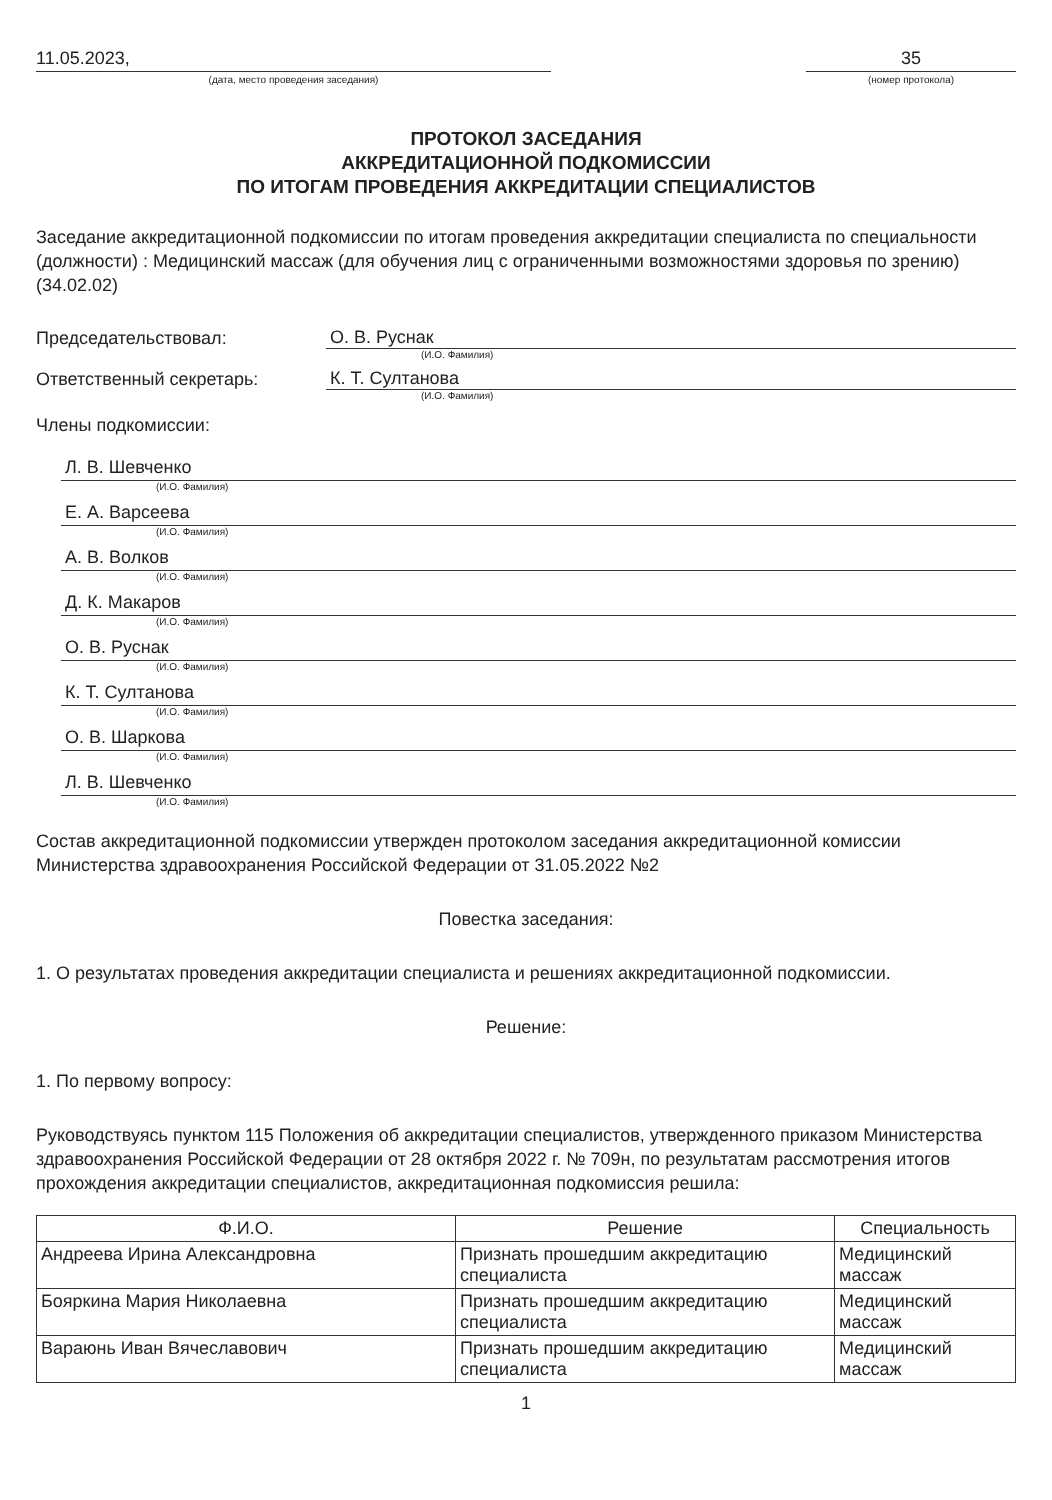11.05.2023,
(дата, место проведения заседания)
35
(номер протокола)
ПРОТОКОЛ ЗАСЕДАНИЯ
АККРЕДИТАЦИОННОЙ ПОДКОМИССИИ
ПО ИТОГАМ ПРОВЕДЕНИЯ АККРЕДИТАЦИИ СПЕЦИАЛИСТОВ
Заседание аккредитационной подкомиссии по итогам проведения аккредитации специалиста по специальности (должности) : Медицинский массаж (для обучения лиц с ограниченными возможностями здоровья по зрению) (34.02.02)
Председательствовал:
О. В. Руснак
(И.О. Фамилия)
Ответственный секретарь:
К. Т. Султанова
(И.О. Фамилия)
Члены подкомиссии:
Л. В. Шевченко
(И.О. Фамилия)
Е. А. Варсеева
(И.О. Фамилия)
А. В. Волков
(И.О. Фамилия)
Д. К. Макаров
(И.О. Фамилия)
О. В. Руснак
(И.О. Фамилия)
К. Т. Султанова
(И.О. Фамилия)
О. В. Шаркова
(И.О. Фамилия)
Л. В. Шевченко
(И.О. Фамилия)
Состав аккредитационной подкомиссии утвержден протоколом заседания аккредитационной комиссии Министерства здравоохранения Российской Федерации от 31.05.2022 №2
Повестка заседания:
1. О результатах проведения аккредитации специалиста и решениях аккредитационной подкомиссии.
Решение:
1. По первому вопросу:
Руководствуясь пунктом 115 Положения об аккредитации специалистов, утвержденного приказом Министерства здравоохранения Российской Федерации от 28 октября 2022 г. № 709н, по результатам рассмотрения итогов прохождения аккредитации специалистов, аккредитационная подкомиссия решила:
| Ф.И.О. | Решение | Специальность |
| --- | --- | --- |
| Андреева Ирина Александровна | Признать прошедшим аккредитацию специалиста | Медицинский массаж |
| Бояркина Мария Николаевна | Признать прошедшим аккредитацию специалиста | Медицинский массаж |
| Вараюнь Иван Вячеславович | Признать прошедшим аккредитацию специалиста | Медицинский массаж |
1